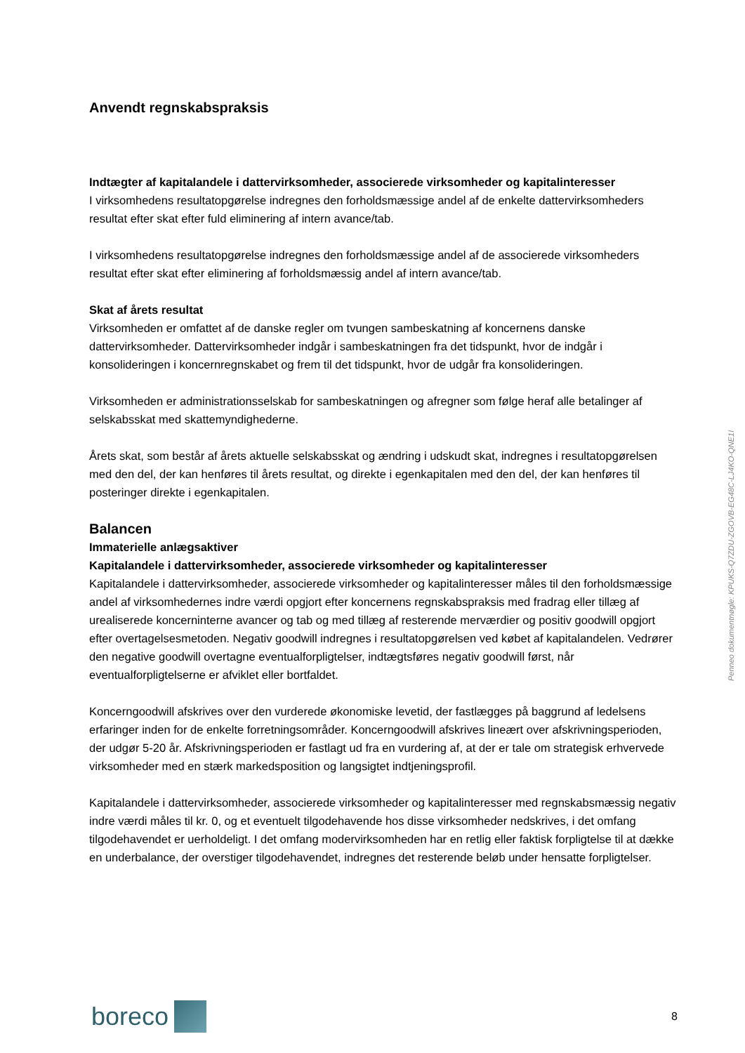Anvendt regnskabspraksis
Indtægter af kapitalandele i dattervirksomheder, associerede virksomheder og kapitalinteresser
I virksomhedens resultatopgørelse indregnes den forholdsmæssige andel af de enkelte dattervirksomheders resultat efter skat efter fuld eliminering af intern avance/tab.
I virksomhedens resultatopgørelse indregnes den forholdsmæssige andel af de associerede virksomheders resultat efter skat efter eliminering af forholdsmæssig andel af intern avance/tab.
Skat af årets resultat
Virksomheden er omfattet af de danske regler om tvungen sambeskatning af koncernens danske dattervirksomheder. Dattervirksomheder indgår i sambeskatningen fra det tidspunkt, hvor de indgår i konsolideringen i koncernregnskabet og frem til det tidspunkt, hvor de udgår fra konsolideringen.
Virksomheden er administrationsselskab for sambeskatningen og afregner som følge heraf alle betalinger af selskabsskat med skattemyndighederne.
Årets skat, som består af årets aktuelle selskabsskat og ændring i udskudt skat, indregnes i resultatopgørelsen med den del, der kan henføres til årets resultat, og direkte i egenkapitalen med den del, der kan henføres til posteringer direkte i egenkapitalen.
Balancen
Immaterielle anlægsaktiver
Kapitalandele i dattervirksomheder, associerede virksomheder og kapitalinteresser
Kapitalandele i dattervirksomheder, associerede virksomheder og kapitalinteresser måles til den forholdsmæssige andel af virksomhedernes indre værdi opgjort efter koncernens regnskabspraksis med fradrag eller tillæg af urealiserede koncerninterne avancer og tab og med tillæg af resterende merværdier og positiv goodwill opgjort efter overtagelsesmetoden. Negativ goodwill indregnes i resultatopgørelsen ved købet af kapitalandelen. Vedrører den negative goodwill overtagne eventualforpligtelser, indtægtsføres negativ goodwill først, når eventualforpligtelserne er afviklet eller bortfaldet.
Koncerngoodwill afskrives over den vurderede økonomiske levetid, der fastlægges på baggrund af ledelsens erfaringer inden for de enkelte forretningsområder. Koncerngoodwill afskrives lineært over afskrivningsperioden, der udgør 5-20 år. Afskrivningsperioden er fastlagt ud fra en vurdering af, at der er tale om strategisk erhvervede virksomheder med en stærk markedsposition og langsigtet indtjeningsprofil.
Kapitalandele i dattervirksomheder, associerede virksomheder og kapitalinteresser med regnskabsmæssig negativ indre værdi måles til kr. 0, og et eventuelt tilgodehavende hos disse virksomheder nedskrives, i det omfang tilgodehavendet er uerholdeligt. I det omfang modervirksomheden har en retlig eller faktisk forpligtelse til at dække en underbalance, der overstiger tilgodehavendet, indregnes det resterende beløb under hensatte forpligtelser.
Penneo dokumentnøgle: KPUKS-Q7ZDU-ZGOVB-EG48C-LJ4KO-QNE1I
boreco
8